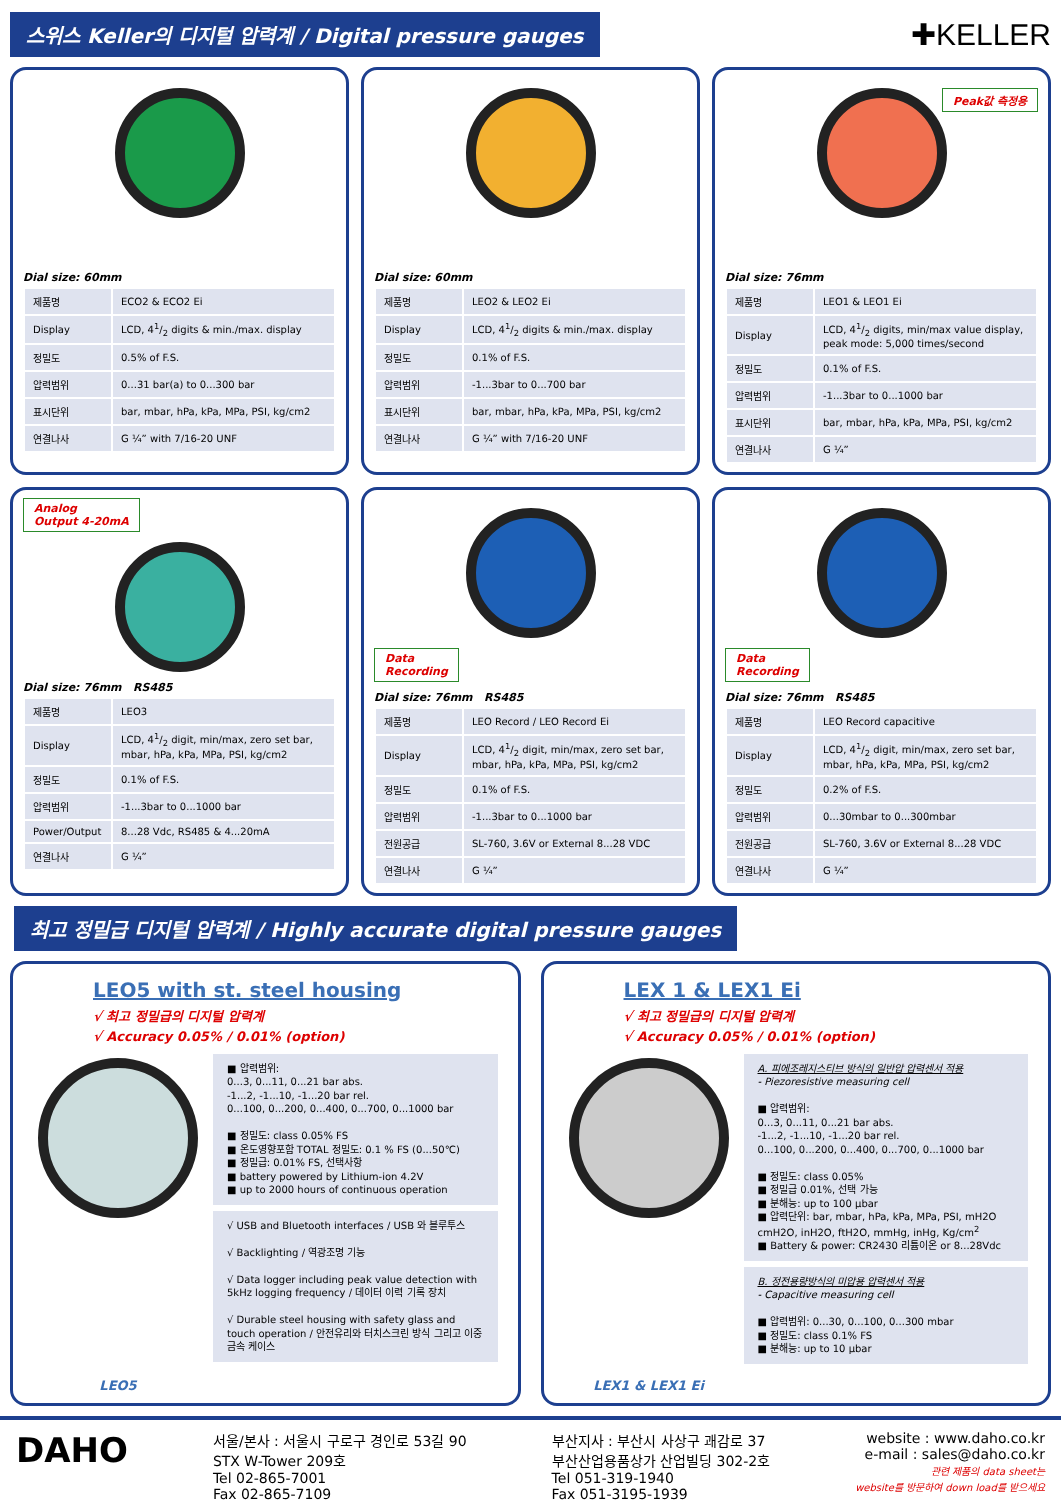스위스 Keller의 디지털 압력계 / Digital pressure gauges
✚KELLER
Dial size: 60mm
| 제품명 | ECO2 & ECO2 Ei |
| Display | LCD, 41/2 digits & min./max. display |
| 정밀도 | 0.5% of F.S. |
| 압력범위 | 0...31 bar(a) to 0...300 bar |
| 표시단위 | bar, mbar, hPa, kPa, MPa, PSI, kg/cm2 |
| 연결나사 | G ¼” with 7/16-20 UNF |
Dial size: 60mm
| 제품명 | LEO2 & LEO2 Ei |
| Display | LCD, 41/2 digits & min./max. display |
| 정밀도 | 0.1% of F.S. |
| 압력범위 | -1...3bar to 0...700 bar |
| 표시단위 | bar, mbar, hPa, kPa, MPa, PSI, kg/cm2 |
| 연결나사 | G ¼” with 7/16-20 UNF |
Peak값 측정용
Dial size: 76mm
| 제품명 | LEO1 & LEO1 Ei |
| Display | LCD, 41/2 digits, min/max value display, peak mode: 5,000 times/second |
| 정밀도 | 0.1% of F.S. |
| 압력범위 | -1...3bar to 0...1000 bar |
| 표시단위 | bar, mbar, hPa, kPa, MPa, PSI, kg/cm2 |
| 연결나사 | G ¼” |
Analog
Output 4-20mA
Dial size: 76mm RS485
| 제품명 | LEO3 |
| Display | LCD, 41/2 digit, min/max, zero set bar, mbar, hPa, kPa, MPa, PSI, kg/cm2 |
| 정밀도 | 0.1% of F.S. |
| 압력범위 | -1...3bar to 0...1000 bar |
| Power/Output | 8...28 Vdc, RS485 & 4...20mA |
| 연결나사 | G ¼” |
Data
Recording
Dial size: 76mm RS485
| 제품명 | LEO Record / LEO Record Ei |
| Display | LCD, 41/2 digit, min/max, zero set bar, mbar, hPa, kPa, MPa, PSI, kg/cm2 |
| 정밀도 | 0.1% of F.S. |
| 압력범위 | -1...3bar to 0...1000 bar |
| 전원공급 | SL-760, 3.6V or External 8...28 VDC |
| 연결나사 | G ¼” |
Data
Recording
Dial size: 76mm RS485
| 제품명 | LEO Record capacitive |
| Display | LCD, 41/2 digit, min/max, zero set bar, mbar, hPa, kPa, MPa, PSI, kg/cm2 |
| 정밀도 | 0.2% of F.S. |
| 압력범위 | 0...30mbar to 0...300mbar |
| 전원공급 | SL-760, 3.6V or External 8...28 VDC |
| 연결나사 | G ¼” |
최고 정밀급 디지털 압력계 / Highly accurate digital pressure gauges
LEO5 with st. steel housing
√ 최고 정밀급의 디지털 압력계
√ Accuracy 0.05% / 0.01% (option)
LEO5
■ 압력범위:
0...3, 0...11, 0...21 bar abs.
-1...2, -1...10, -1...20 bar rel.
0...100, 0...200, 0...400, 0...700, 0...1000 bar
■ 정밀도: class 0.05% FS
■ 온도영향포함 TOTAL 정밀도: 0.1 % FS (0...50℃)
■ 정밀급: 0.01% FS, 선택사항
■ battery powered by Lithium-ion 4.2V
■ up to 2000 hours of continuous operation
√ USB and Bluetooth interfaces / USB 와 블루투스
√ Backlighting / 역광조명 기능
√ Data logger including peak value detection with 5kHz logging frequency / 데이터 이력 기록 장치
√ Durable steel housing with safety glass and touch operation / 안전유리와 터치스크린 방식 그리고 이중 금속 케이스
LEX 1 & LEX1 Ei
√ 최고 정밀급의 디지털 압력계
√ Accuracy 0.05% / 0.01% (option)
LEX1 & LEX1 Ei
A. 피에조레지스티브 방식의 일반압 압력센서 적용
- Piezoresistive measuring cell
■ 압력범위:
0...3, 0...11, 0...21 bar abs.
-1...2, -1...10, -1...20 bar rel.
0...100, 0...200, 0...400, 0...700, 0...1000 bar
■ 정밀도: class 0.05%
■ 정밀급 0.01%, 선택 가능
■ 분해능: up to 100 µbar
■ 압력단위: bar, mbar, hPa, kPa, MPa, PSI, mH2O cmH2O, inH2O, ftH2O, mmHg, inHg, Kg/cm<sup>2</sup>
■ Battery & power: CR2430 리튬이온 or 8...28Vdc
B. 정전용량방식의 미압용 압력센서 적용
- Capacitive measuring cell
■ 압력범위: 0...30, 0...100, 0...300 mbar
■ 정밀도: class 0.1% FS
■ 분해능: up to 10 µbar
DAHO
서울/본사 : 서울시 구로구 경인로 53길 90
STX W-Tower 209호
Tel 02-865-7001
Fax 02-865-7109
부산지사 : 부산시 사상구 괘감로 37
부산산업용품상가 산업빌딩 302-2호
Tel 051-319-1940
Fax 051-3195-1939
website : www.daho.co.kr
e-mail : sales@daho.co.kr
관련 제품의 data sheet는
website를 방문하여 down load를 받으세요